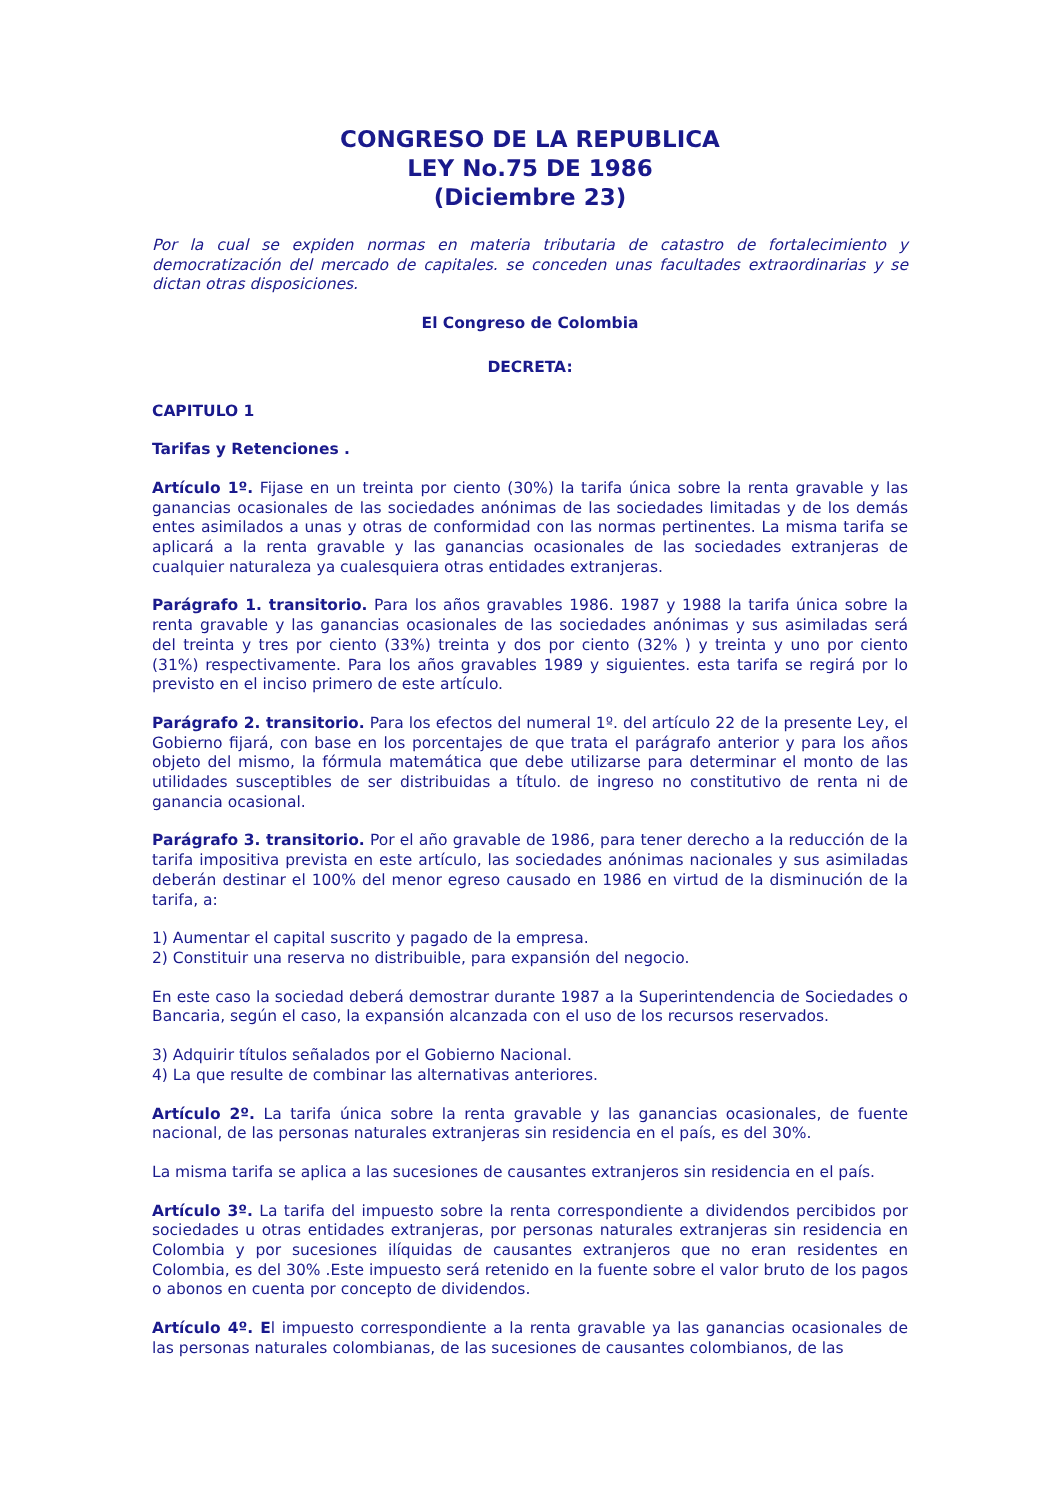CONGRESO DE LA REPUBLICA
LEY No.75 DE 1986
(Diciembre 23)
Por la cual se expiden normas en materia tributaria de catastro de fortalecimiento y democratización del mercado de capitales. se conceden unas facultades extraordinarias y se dictan otras disposiciones.
El Congreso de Colombia
DECRETA:
CAPITULO 1
Tarifas y Retenciones .
Artículo 1º. Fijase en un treinta por ciento (30%) la tarifa única sobre la renta gravable y las ganancias ocasionales de las sociedades anónimas de las sociedades limitadas y de los demás entes asimilados a unas y otras de conformidad con las normas pertinentes. La misma tarifa se aplicará a la renta gravable y las ganancias ocasionales de las sociedades extranjeras de cualquier naturaleza ya cualesquiera otras entidades extranjeras.
Parágrafo 1. transitorio. Para los años gravables 1986. 1987 y 1988 la tarifa única sobre la renta gravable y las ganancias ocasionales de las sociedades anónimas y sus asimiladas será del treinta y tres por ciento (33%) treinta y dos por ciento (32% ) y treinta y uno por ciento (31%) respectivamente. Para los años gravables 1989 y siguientes. esta tarifa se regirá por lo previsto en el inciso primero de este artículo.
Parágrafo 2. transitorio. Para los efectos del numeral 1º. del artículo 22 de la presente Ley, el Gobierno fijará, con base en los porcentajes de que trata el parágrafo anterior y para los años objeto del mismo, la fórmula matemática que debe utilizarse para determinar el monto de las utilidades susceptibles de ser distribuidas a título. de ingreso no constitutivo de renta ni de ganancia ocasional.
Parágrafo 3. transitorio. Por el año gravable de 1986, para tener derecho a la reducción de la tarifa impositiva prevista en este artículo, las sociedades anónimas nacionales y sus asimiladas deberán destinar el 100% del menor egreso causado en 1986 en virtud de la disminución de la tarifa, a:
1) Aumentar el capital suscrito y pagado de la empresa.
2) Constituir una reserva no distribuible, para expansión del negocio.
En este caso la sociedad deberá demostrar durante 1987 a la Superintendencia de Sociedades o Bancaria, según el caso, la expansión alcanzada con el uso de los recursos reservados.
3) Adquirir títulos señalados por el Gobierno Nacional.
4) La que resulte de combinar las alternativas anteriores.
Artículo 2º. La tarifa única sobre la renta gravable y las ganancias ocasionales, de fuente nacional, de las personas naturales extranjeras sin residencia en el país, es del 30%.
La misma tarifa se aplica a las sucesiones de causantes extranjeros sin residencia en el país.
Artículo 3º. La tarifa del impuesto sobre la renta correspondiente a dividendos percibidos por sociedades u otras entidades extranjeras, por personas naturales extranjeras sin residencia en Colombia y por sucesiones ilíquidas de causantes extranjeros que no eran residentes en Colombia, es del 30% .Este impuesto será retenido en la fuente sobre el valor bruto de los pagos o abonos en cuenta por concepto de dividendos.
Artículo 4º. El impuesto correspondiente a la renta gravable ya las ganancias ocasionales de las personas naturales colombianas, de las sucesiones de causantes colombianos, de las